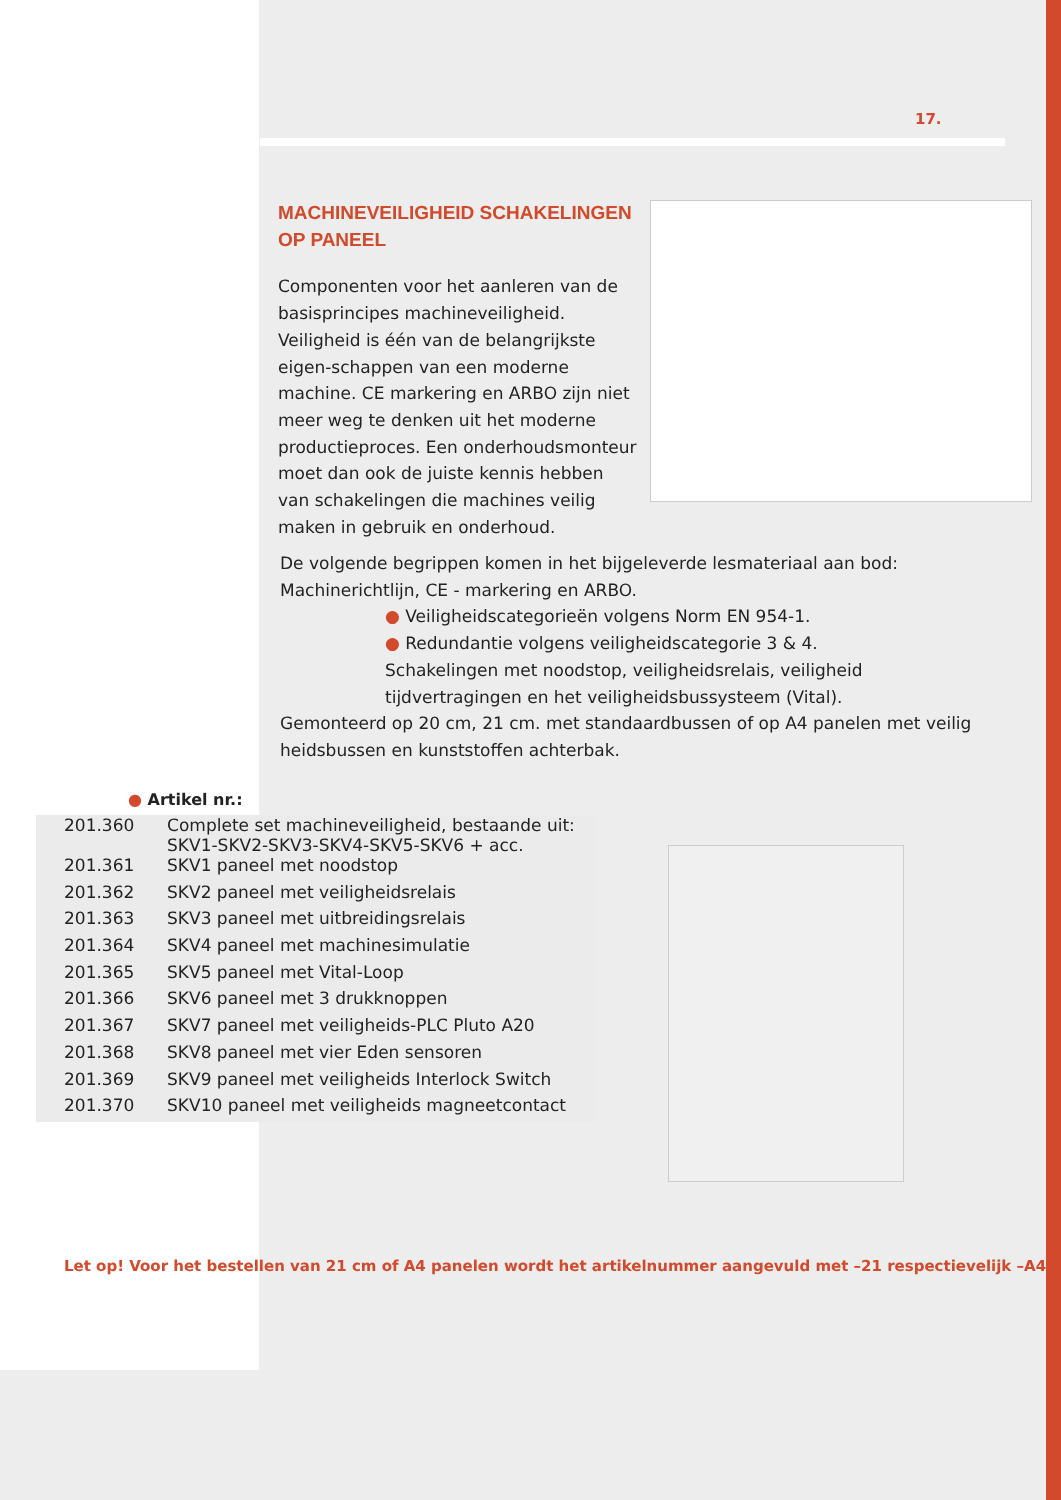17.
MACHINEVEILIGHEID SCHAKELINGEN OP PANEEL
Componenten voor het aanleren van de basisprincipes machineveiligheid. Veiligheid is één van de belangrijkste eigen-schappen van een moderne machine. CE markering en ARBO zijn niet meer weg te denken uit het moderne productieproces. Een onderhoudsmonteur moet dan ook de juiste kennis hebben van schakelingen die machines veilig maken in gebruik en onderhoud.
De volgende begrippen komen in het bijgeleverde lesmateriaal aan bod:
Machinerichtlijn, CE - markering en ARBO.
● Veiligheidscategorieën volgens Norm EN 954-1.
● Redundantie volgens veiligheidscategorie 3 & 4.
Schakelingen met noodstop, veiligheidsrelais, veiligheid tijdvertragingen en het veiligheidsbussysteem (Vital).
Gemonteerd op 20 cm, 21 cm. met standaardbussen of op A4 panelen met veilig heidsbussen en kunststoffen achterbak.
● Artikel nr.:
| 201.360 | Complete set machineveiligheid, bestaande uit: SKV1-SKV2-SKV3-SKV4-SKV5-SKV6 + acc. |
| 201.361 | SKV1 paneel met noodstop |
| 201.362 | SKV2 paneel met veiligheidsrelais |
| 201.363 | SKV3 paneel met uitbreidingsrelais |
| 201.364 | SKV4 paneel met machinesimulatie |
| 201.365 | SKV5 paneel met Vital-Loop |
| 201.366 | SKV6 paneel met 3 drukknoppen |
| 201.367 | SKV7 paneel met veiligheids-PLC Pluto A20 |
| 201.368 | SKV8 paneel met vier Eden sensoren |
| 201.369 | SKV9 paneel met veiligheids Interlock Switch |
| 201.370 | SKV10 paneel met veiligheids magneetcontact |
Let op! Voor het bestellen van 21 cm of A4 panelen wordt het artikelnummer aangevuld met –21 respectievelijk –A4